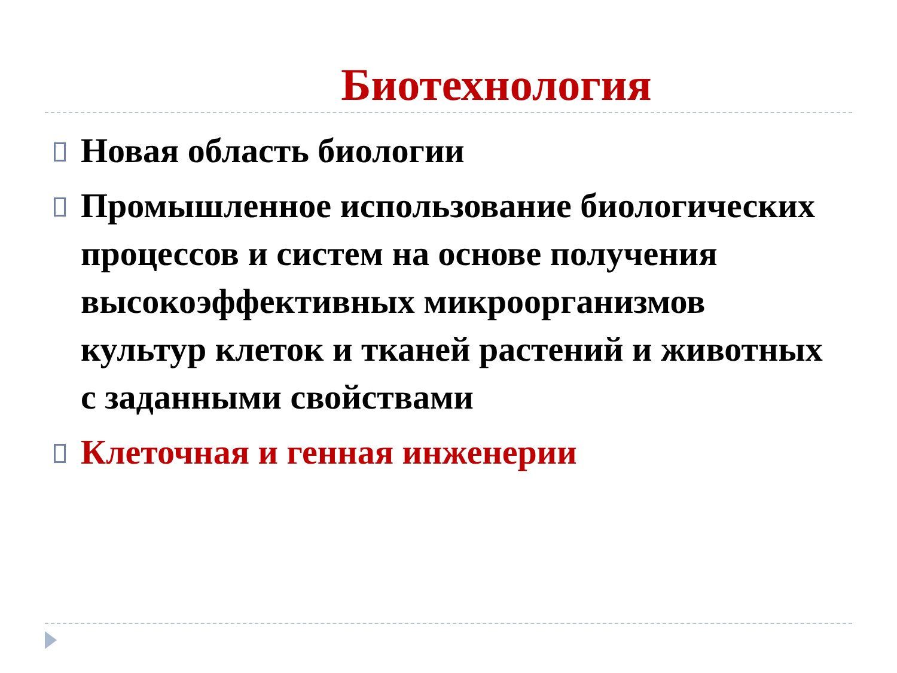Биотехнология
Новая область биологии
Промышленное использование биологических процессов и систем на основе получения высокоэффективных микроорганизмов культур клеток и тканей растений и животных с заданными свойствами
Клеточная и генная инженерии